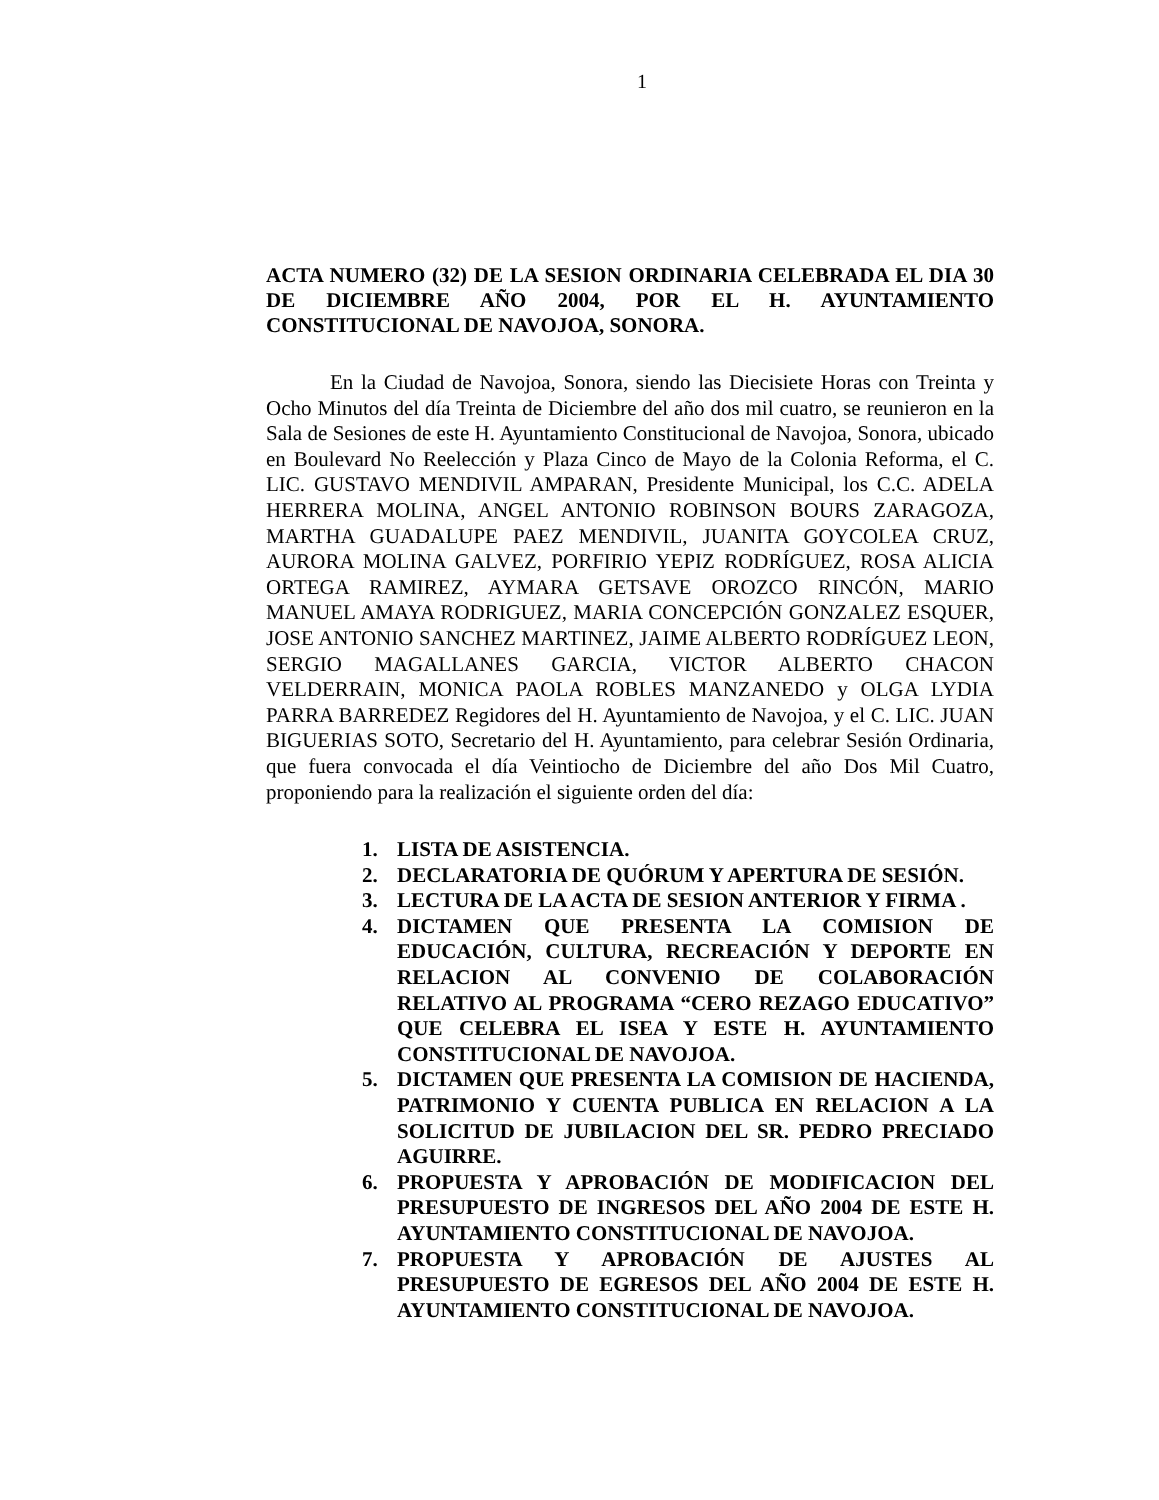1
ACTA NUMERO (32) DE LA SESION ORDINARIA CELEBRADA EL DIA 30 DE DICIEMBRE AÑO 2004, POR EL H. AYUNTAMIENTO CONSTITUCIONAL DE NAVOJOA, SONORA.
En la Ciudad de Navojoa, Sonora, siendo las Diecisiete Horas con Treinta y Ocho Minutos del día Treinta de Diciembre del año dos mil cuatro, se reunieron en la Sala de Sesiones de este H. Ayuntamiento Constitucional de Navojoa, Sonora, ubicado en Boulevard No Reelección y Plaza Cinco de Mayo de la Colonia Reforma, el C. LIC. GUSTAVO MENDIVIL AMPARAN, Presidente Municipal, los C.C. ADELA HERRERA MOLINA, ANGEL ANTONIO ROBINSON BOURS ZARAGOZA, MARTHA GUADALUPE PAEZ MENDIVIL, JUANITA GOYCOLEA CRUZ, AURORA MOLINA GALVEZ, PORFIRIO YEPIZ RODRÍGUEZ, ROSA ALICIA ORTEGA RAMIREZ, AYMARA GETSAVE OROZCO RINCÓN, MARIO MANUEL AMAYA RODRIGUEZ, MARIA CONCEPCIÓN GONZALEZ ESQUER, JOSE ANTONIO SANCHEZ MARTINEZ, JAIME ALBERTO RODRÍGUEZ LEON, SERGIO MAGALLANES GARCIA, VICTOR ALBERTO CHACON VELDERRAIN, MONICA PAOLA ROBLES MANZANEDO y OLGA LYDIA PARRA BARREDEZ Regidores del H. Ayuntamiento de Navojoa, y el C. LIC. JUAN BIGUERIAS SOTO, Secretario del H. Ayuntamiento, para celebrar Sesión Ordinaria, que fuera convocada el día Veintiocho de Diciembre del año Dos Mil Cuatro, proponiendo para la realización el siguiente orden del día:
1. LISTA DE ASISTENCIA.
2. DECLARATORIA DE QUÓRUM Y APERTURA DE SESIÓN.
3. LECTURA DE LA ACTA DE SESION ANTERIOR Y FIRMA .
4. DICTAMEN QUE PRESENTA LA COMISION DE EDUCACIÓN, CULTURA, RECREACIÓN Y DEPORTE EN RELACION AL CONVENIO DE COLABORACIÓN RELATIVO AL PROGRAMA “CERO REZAGO EDUCATIVO” QUE CELEBRA EL ISEA Y ESTE H. AYUNTAMIENTO CONSTITUCIONAL DE NAVOJOA.
5. DICTAMEN QUE PRESENTA LA COMISION DE HACIENDA, PATRIMONIO Y CUENTA PUBLICA EN RELACION A LA SOLICITUD DE JUBILACION DEL SR. PEDRO PRECIADO AGUIRRE.
6. PROPUESTA Y APROBACIÓN DE MODIFICACION DEL PRESUPUESTO DE INGRESOS DEL AÑO 2004 DE ESTE H. AYUNTAMIENTO CONSTITUCIONAL DE NAVOJOA.
7. PROPUESTA Y APROBACIÓN DE AJUSTES AL PRESUPUESTO DE EGRESOS DEL AÑO 2004 DE ESTE H. AYUNTAMIENTO CONSTITUCIONAL DE NAVOJOA.